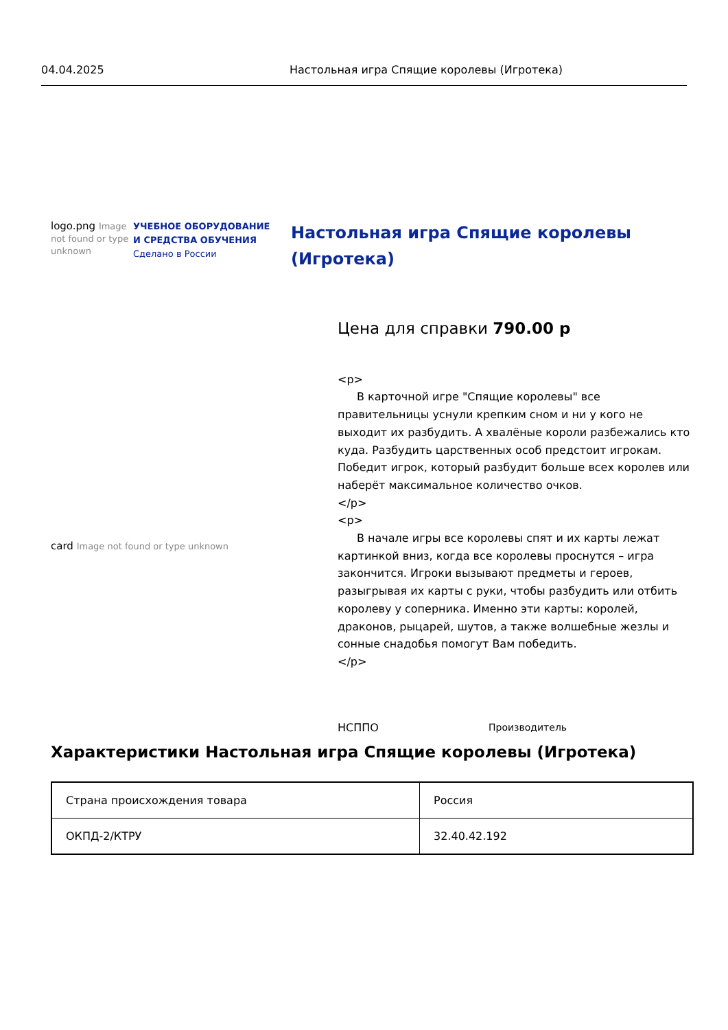04.04.2025 Настольная игра Спящие королевы (Игротека)
logo.png Image not found or type unknown
УЧЕБНОЕ ОБОРУДОВАНИЕ
И СРЕДСТВА ОБУЧЕНИЯ
Сделано в России
Настольная игра Спящие королевы (Игротека)
card Image not found or type unknown
Цена для справки 790.00 р
<p>
В карточной игре "Спящие королевы" все правительницы уснули крепким сном и ни у кого не выходит их разбудить. А хвалёные короли разбежались кто куда. Разбудить царственных особ предстоит игрокам. Победит игрок, который разбудит больше всех королев или наберёт максимальное количество очков.
</p>
<p>
В начале игры все королевы спят и их карты лежат картинкой вниз, когда все королевы проснутся – игра закончится. Игроки вызывают предметы и героев, разыгрывая их карты с руки, чтобы разбудить или отбить королеву у соперника. Именно эти карты: королей, драконов, рыцарей, шутов, а также волшебные жезлы и сонные снадобья помогут Вам победить.
</p>
НСППО Производитель
Характеристики Настольная игра Спящие королевы (Игротека)
| Страна происхождения товара | Россия |
| ОКПД-2/КТРУ | 32.40.42.192 |